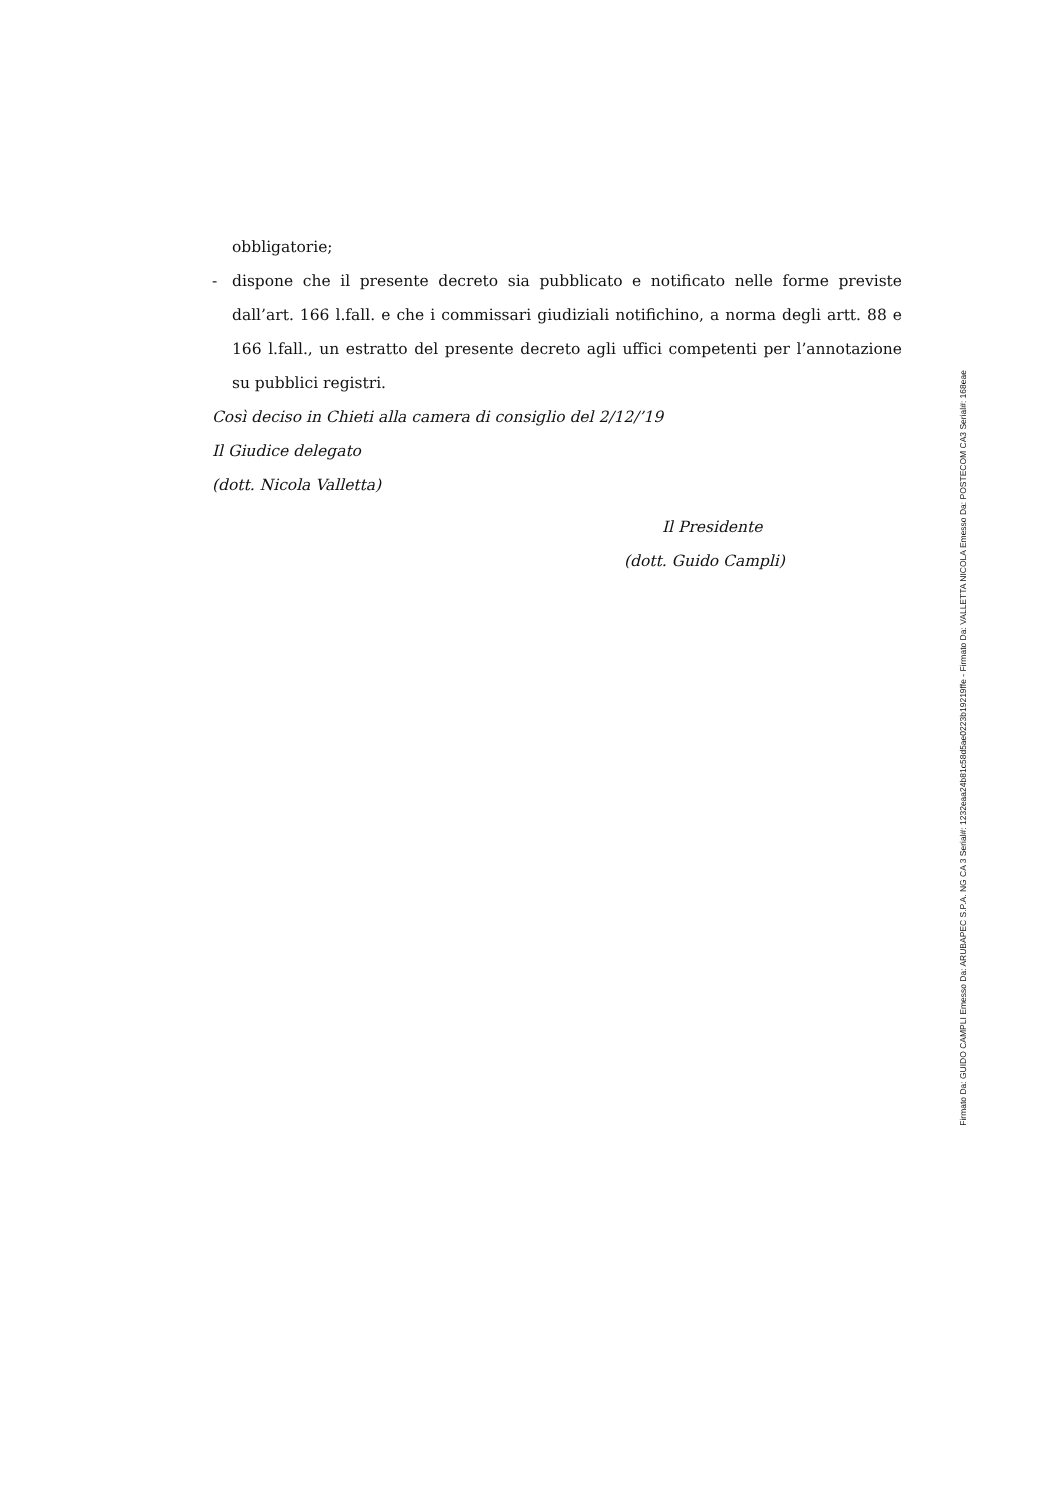obbligatorie;
- dispone che il presente decreto sia pubblicato e notificato nelle forme previste dall’art. 166 l.fall. e che i commissari giudiziali notifichino, a norma degli artt. 88 e 166 l.fall., un estratto del presente decreto agli uffici competenti per l’annotazione su pubblici registri.
Così deciso in Chieti alla camera di consiglio del 2/12/’19
Il Giudice delegato
(dott. Nicola Valletta)
Il Presidente
(dott. Guido Campli)
Firmato Da: GUIDO CAMPLI Emesso Da: ARUBAPEC S.P.A. NG CA 3 Serial#: 1232eaa24b81c58d5ae0223b19219ffe - Firmato Da: VALLETTA NICOLA Emesso Da: POSTECOM CA3 Serial#: 168eae